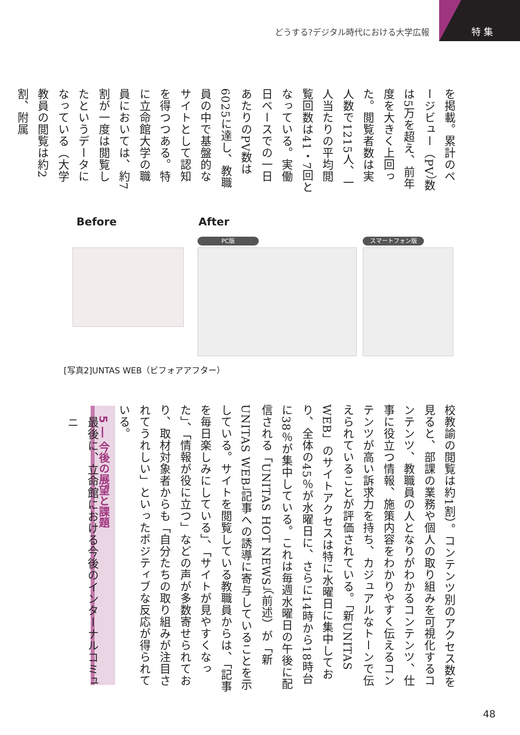どうする?デジタル時代における大学広報
特 集
を掲載。累計のページビュー（PV）数は5万を超え、前年度を大きく上回った。閲覧者数は実人数で1215人、一人当たりの平均閲覧回数は41・7回となっている。実働日ベースでの一日あたりのPV数は6025に達し、教職員の中で基盤的なサイトとして認知を得つつある。特に立命館大学の職員においては、約7割が一度は閲覧したというデータになっている（大学教員の閲覧は約2割、附属
Before After
PC版 スマートフォン版
[写真2]UNTAS WEB（ビフォアアフター）
校教諭の閲覧は約1割）。コンテンツ別のアクセス数を見ると、部課の業務や個人の取り組みを可視化するコンテンツ、教職員の人となりがわかるコンテンツ、仕事に役立つ情報、施策内容をわかりやすく伝えるコンテンツが高い訴求力を持ち、カジュアルなトーンで伝えられていることが評価されている。「新UNITAS WEB」のサイトアクセスは特に水曜日に集中しており、全体の45％が水曜日に、さらに14時から18時台に38％が集中している。これは毎週水曜日の午後に配信される「UNITAS HOT NEWS」（前述）が「新UNITAS WEB」記事への誘導に寄与していることを示している。サイトを閲覧している教職員からは、「記事を毎日楽しみにしている」、「サイトが見やすくなった」、「情報が役に立つ」などの声が多数寄せられており、取材対象者からも「自分たちの取り組みが注目されてうれしい」といったポジティブな反応が得られている。
5 ― 今後の展望と課題
最後に、立命館における今後のインターナルコミュニ
48